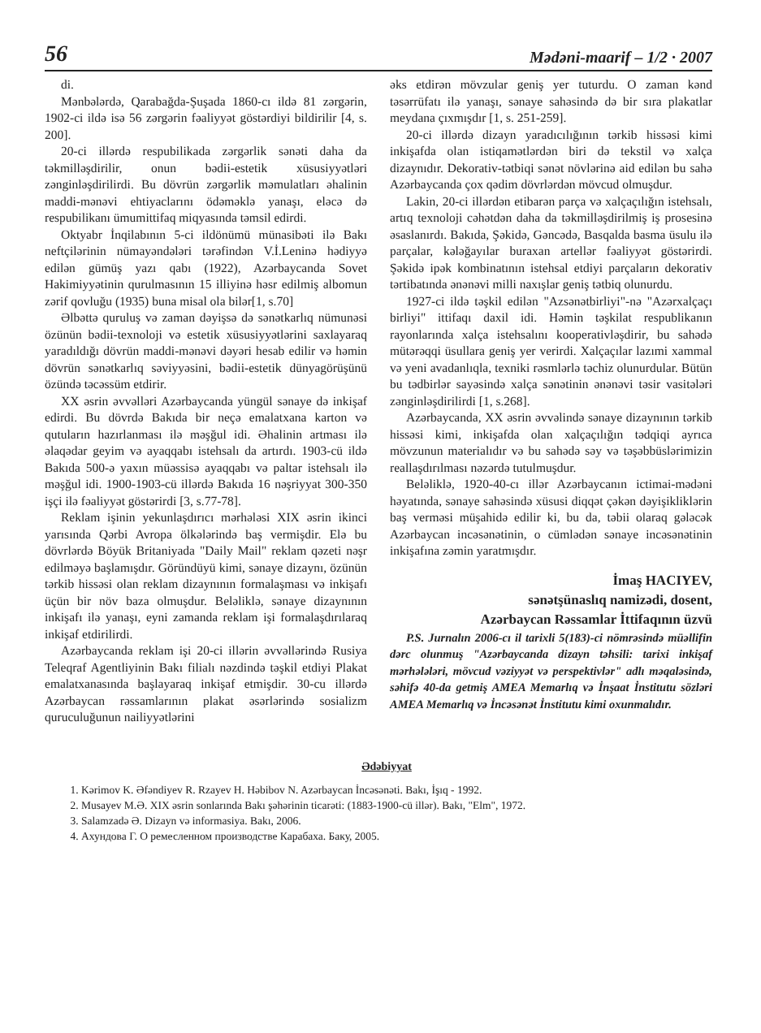56 Mədəni-maarif – 1/2 · 2007
di.
Mənbələrdə, Qarabağda-Şuşada 1860-cı ildə 81 zərgərin, 1902-ci ildə isə 56 zərgərin fəaliyyət göstərdiyi bildirilir [4, s. 200].
20-ci illərdə respubilikada zərgərlik sənəti daha da təkmilləşdirilir, onun bədii-estetik xüsusiyyətləri zənginləşdirilirdi. Bu dövrün zərgərlik məmulatları əhalinin maddi-mənəvi ehtiyaclarını ödəməklə yanaşı, eləcə də respubilikanı ümumittifaq miqyasında təmsil edirdi.
Oktyabr İnqilabının 5-ci ildönümü münasibəti ilə Bakı neftçilərinin nümayəndələri tərəfindən V.İ.Leninə hədiyyə edilən gümüş yazı qabı (1922), Azərbaycanda Sovet Hakimiyyətinin qurulmasının 15 illiyinə həsr edilmiş albomun zərif qovluğu (1935) buna misal ola bilər[1, s.70]
Əlbəttə quruluş və zaman dəyişsə də sənətkarlıq nümunəsi özünün bədii-texnoloji və estetik xüsusiyyətlərini saxlayaraq yaradıldığı dövrün maddi-mənəvi dəyəri hesab edilir və həmin dövrün sənətkarlıq səviyyəsini, bədii-estetik dünyagörüşünü özündə təcəssüm etdirir.
XX əsrin əvvəlləri Azərbaycanda yüngül sənaye də inkişaf edirdi. Bu dövrdə Bakıda bir neçə emalatxana karton və qutuların hazırlanması ilə məşğul idi. Əhalinin artması ilə əlaqədar geyim və ayaqqabı istehsalı da artırdı. 1903-cü ildə Bakıda 500-ə yaxın müəssisə ayaqqabı və paltar istehsalı ilə məşğul idi. 1900-1903-cü illərdə Bakıda 16 nəşriyyat 300-350 işçi ilə fəaliyyət göstərirdi [3, s.77-78].
Reklam işinin yekunlaşdırıcı mərhələsi XIX əsrin ikinci yarısında Qərbi Avropa ölkələrində baş vermişdir. Elə bu dövrlərdə Böyük Britaniyada "Daily Mail" reklam qəzeti nəşr edilməyə başlamışdır. Göründüyü kimi, sənaye dizaynı, özünün tərkib hissəsi olan reklam dizaynının formalaşması və inkişafı üçün bir növ baza olmuşdur. Beləliklə, sənaye dizaynının inkişafı ilə yanaşı, eyni zamanda reklam işi formalaşdırılaraq inkişaf etdirilirdi.
Azərbaycanda reklam işi 20-ci illərin əvvəllərində Rusiya Teleqraf Agentliyinin Bakı filialı nəzdində təşkil etdiyi Plakat emalatxanasında başlayaraq inkişaf etmişdir. 30-cu illərdə Azərbaycan rəssamlarının plakat əsərlərində sosializm quruculuğunun nailiyyətlərini
əks etdirən mövzular geniş yer tuturdu. O zaman kənd təsərrüfatı ilə yanaşı, sənaye sahəsində də bir sıra plakatlar meydana çıxmışdır [1, s. 251-259].
20-ci illərdə dizayn yaradıcılığının tərkib hissəsi kimi inkişafda olan istiqamətlərdən biri də tekstil və xalça dizaynıdır. Dekorativ-tətbiqi sənət növlərinə aid edilən bu sahə Azərbaycanda çox qədim dövrlərdən mövcud olmuşdur.
Lakin, 20-ci illərdən etibarən parça və xalçaçılığın istehsalı, artıq texnoloji cəhətdən daha da təkmilləşdirilmiş iş prosesinə əsaslanırdı. Bakıda, Şəkidə, Gəncədə, Basqalda basma üsulu ilə parçalar, kələğayılar buraxan artellər fəaliyyət göstərirdi. Şəkidə ipək kombinatının istehsal etdiyi parçaların dekorativ tərtibatında ənənəvi milli naxışlar geniş tətbiq olunurdu.
1927-ci ildə təşkil edilən "Azsənətbirliyi"-nə "Azərxalçaçı birliyi" ittifaqı daxil idi. Həmin təşkilat respublikanın rayonlarında xalça istehsalını kooperativləşdirir, bu sahədə mütərəqqi üsullara geniş yer verirdi. Xalçaçılar lazımi xammal və yeni avadanlıqla, texniki rəsmlərlə təchiz olunurdular. Bütün bu tədbirlər sayəsində xalça sənətinin ənənəvi təsir vasitələri zənginləşdirilirdi [1, s.268].
Azərbaycanda, XX əsrin əvvəlində sənaye dizaynının tərkib hissəsi kimi, inkişafda olan xalçaçılığın tədqiqi ayrıca mövzunun materialıdır və bu sahədə səy və təşəbbüslərimizin reallaşdırılması nəzərdə tutulmuşdur.
Beləliklə, 1920-40-cı illər Azərbaycanın ictimai-mədəni həyatında, sənaye sahəsində xüsusi diqqət çəkən dəyişikliklərin baş verməsi müşahidə edilir ki, bu da, təbii olaraq gələcək Azərbaycan incəsənətinin, o cümlədən sənaye incəsənətinin inkişafına zəmin yaratmışdır.
İmaş HACIYEV,
sənətşünaslıq namizədi, dosent,
Azərbaycan Rəssamlar İttifaqının üzvü
P.S. Jurnalın 2006-cı il tarixli 5(183)-ci nömrəsində müəllifin dərc olunmuş "Azərbaycanda dizayn təhsili: tarixi inkişaf mərhələləri, mövcud vəziyyət və perspektivlər" adlı məqaləsində, səhifə 40-da getmiş AMEA Memarlıq və İnşaat İnstitutu sözləri AMEA Memarlıq və İncəsənət İnstitutu kimi oxunmalıdır.
Ədəbiyyat
1. Kərimov K. Əfəndiyev R. Rzayev H. Həbibov N. Azərbaycan İncəsənəti. Bakı, İşıq - 1992.
2. Musayev M.Ə. XIX əsrin sonlarında Bakı şəhərinin ticarəti: (1883-1900-cü illər). Bakı, "Elm", 1972.
3. Salamzadə Ə. Dizayn və informasiya. Bakı, 2006.
4. Ахундова Г. О ремесленном производстве Карабаха. Баку, 2005.